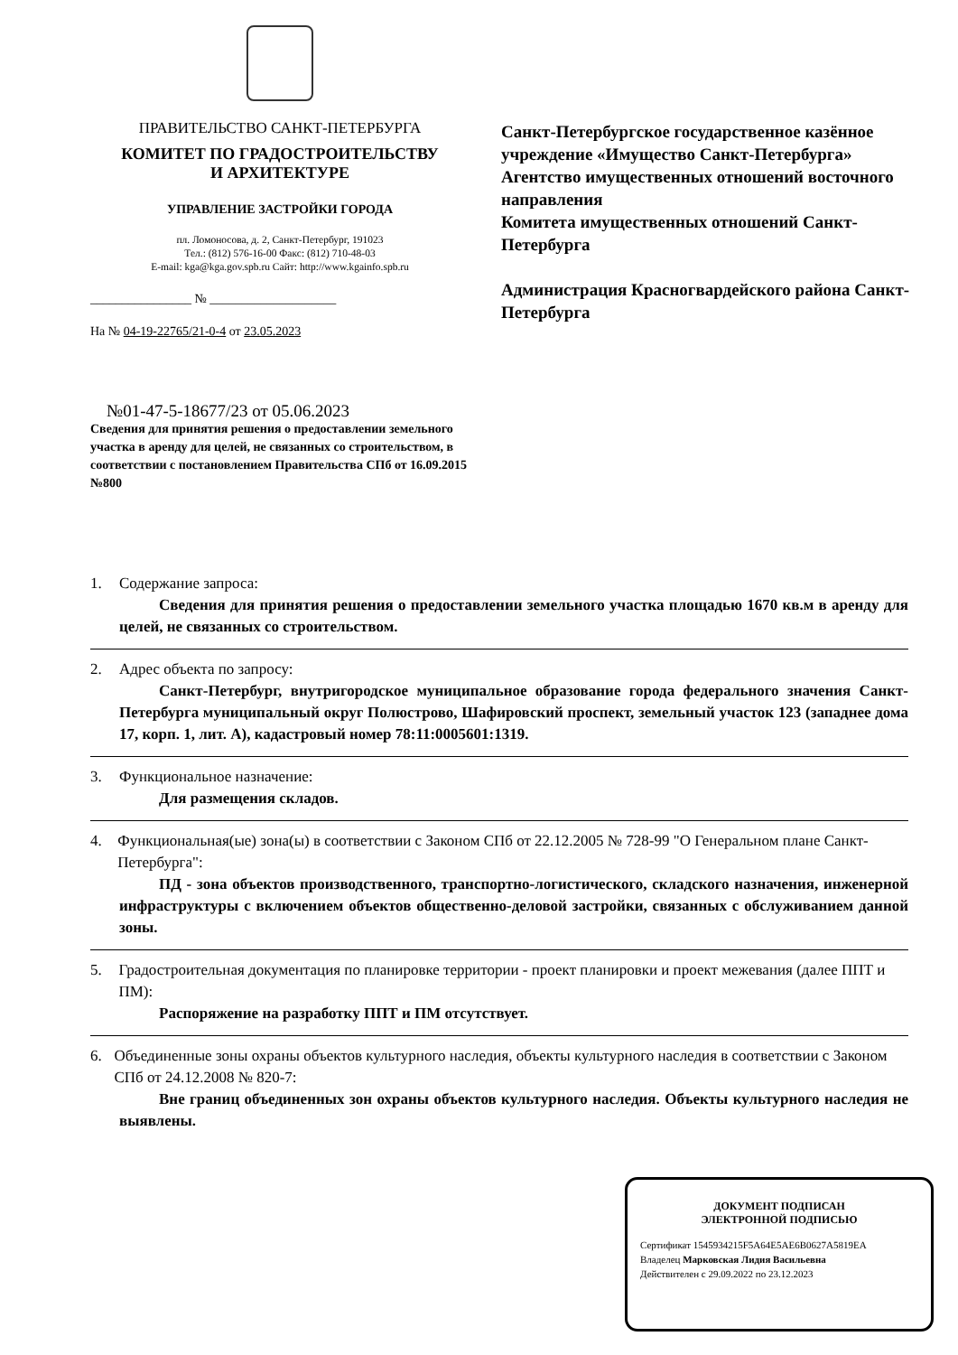ПРАВИТЕЛЬСТВО САНКТ-ПЕТЕРБУРГА
КОМИТЕТ ПО ГРАДОСТРОИТЕЛЬСТВУ
И АРХИТЕКТУРЕ
УПРАВЛЕНИЕ ЗАСТРОЙКИ ГОРОДА
пл. Ломоносова, д. 2, Санкт-Петербург, 191023
Тел.: (812) 576-16-00 Факс: (812) 710-48-03
E-mail: kga@kga.gov.spb.ru Сайт: http://www.kgainfo.spb.ru
________________ № ____________________
На № 04-19-22765/21-0-4 от 23.05.2023
Санкт-Петербургское государственное казённое учреждение «Имущество Санкт-Петербурга»
Агентство имущественных отношений восточного направления
Комитета имущественных отношений Санкт-Петербурга
Администрация Красногвардейского района Санкт-Петербурга
№01-47-5-18677/23 от 05.06.2023
Сведения для принятия решения о предоставлении земельного участка в аренду для целей, не связанных со строительством, в соответствии с постановлением Правительства СПб от 16.09.2015 №800
1. Содержание запроса:
Сведения для принятия решения о предоставлении земельного участка площадью 1670 кв.м в аренду для целей, не связанных со строительством.
2. Адрес объекта по запросу:
Санкт-Петербург, внутригородское муниципальное образование города федерального значения Санкт-Петербурга муниципальный округ Полюстрово, Шафировский проспект, земельный участок 123 (западнее дома 17, корп. 1, лит. А), кадастровый номер 78:11:0005601:1319.
3. Функциональное назначение:
Для размещения складов.
4. Функциональная(ые) зона(ы) в соответствии с Законом СПб от 22.12.2005 № 728-99 "О Генеральном плане Санкт-Петербурга":
ПД - зона объектов производственного, транспортно-логистического, складского назначения, инженерной инфраструктуры с включением объектов общественно-деловой застройки, связанных с обслуживанием данной зоны.
5. Градостроительная документация по планировке территории - проект планировки и проект межевания (далее ППТ и ПМ):
Распоряжение на разработку ППТ и ПМ отсутствует.
6. Объединенные зоны охраны объектов культурного наследия, объекты культурного наследия в соответствии с Законом СПб от 24.12.2008 № 820-7:
Вне границ объединенных зон охраны объектов культурного наследия. Объекты культурного наследия не выявлены.
ДОКУМЕНТ ПОДПИСАН
ЭЛЕКТРОННОЙ ПОДПИСЬЮ
Сертификат 1545934215F5A64E5AE6B0627A5819EA
Владелец Марковская Лидия Васильевна
Действителен с 29.09.2022 по 23.12.2023